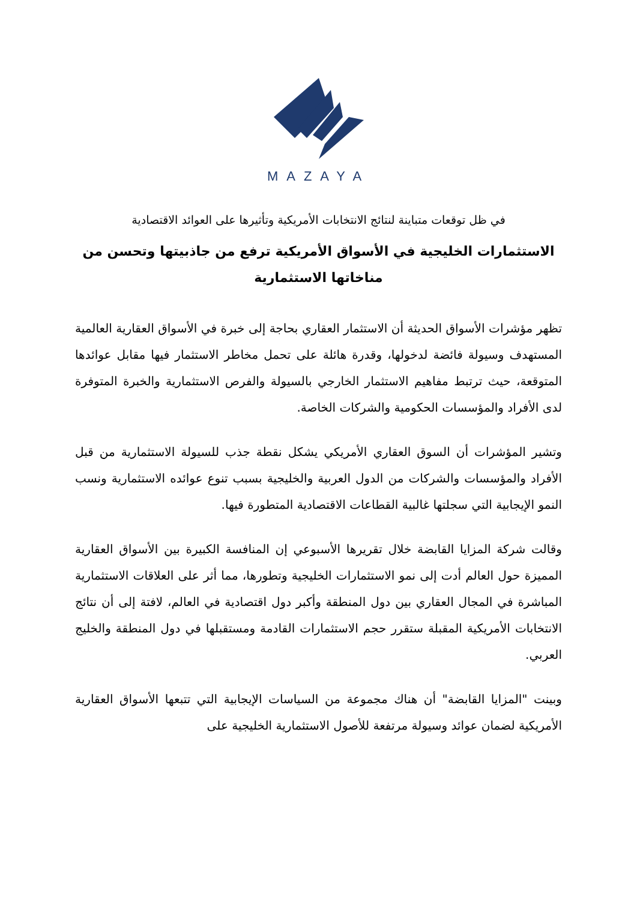MAZAYA
في ظل توقعات متباينة لنتائج الانتخابات الأمريكية وتأثيرها على العوائد الاقتصادية
الاستثمارات الخليجية في الأسواق الأمريكية ترفع من جاذبيتها وتحسن من مناخاتها الاستثمارية
تظهر مؤشرات الأسواق الحديثة أن الاستثمار العقاري بحاجة إلى خبرة في الأسواق العقارية العالمية المستهدف وسيولة فائضة لدخولها، وقدرة هائلة على تحمل مخاطر الاستثمار فيها مقابل عوائدها المتوقعة، حيث ترتبط مفاهيم الاستثمار الخارجي بالسيولة والفرص الاستثمارية والخبرة المتوفرة لدى الأفراد والمؤسسات الحكومية والشركات الخاصة.
وتشير المؤشرات أن السوق العقاري الأمريكي يشكل نقطة جذب للسيولة الاستثمارية من قبل الأفراد والمؤسسات والشركات من الدول العربية والخليجية بسبب تنوع عوائده الاستثمارية ونسب النمو الإيجابية التي سجلتها غالبية القطاعات الاقتصادية المتطورة فيها.
وقالت شركة المزايا القابضة خلال تقريرها الأسبوعي إن المنافسة الكبيرة بين الأسواق العقارية المميزة حول العالم أدت إلى نمو الاستثمارات الخليجية وتطورها، مما أثر على العلاقات الاستثمارية المباشرة في المجال العقاري بين دول المنطقة وأكبر دول اقتصادية في العالم، لافتة إلى أن نتائج الانتخابات الأمريكية المقبلة ستقرر حجم الاستثمارات القادمة ومستقبلها في دول المنطقة والخليج العربي.
وبينت "المزايا القابضة" أن هناك مجموعة من السياسات الإيجابية التي تتبعها الأسواق العقارية الأمريكية لضمان عوائد وسيولة مرتفعة للأصول الاستثمارية الخليجية على